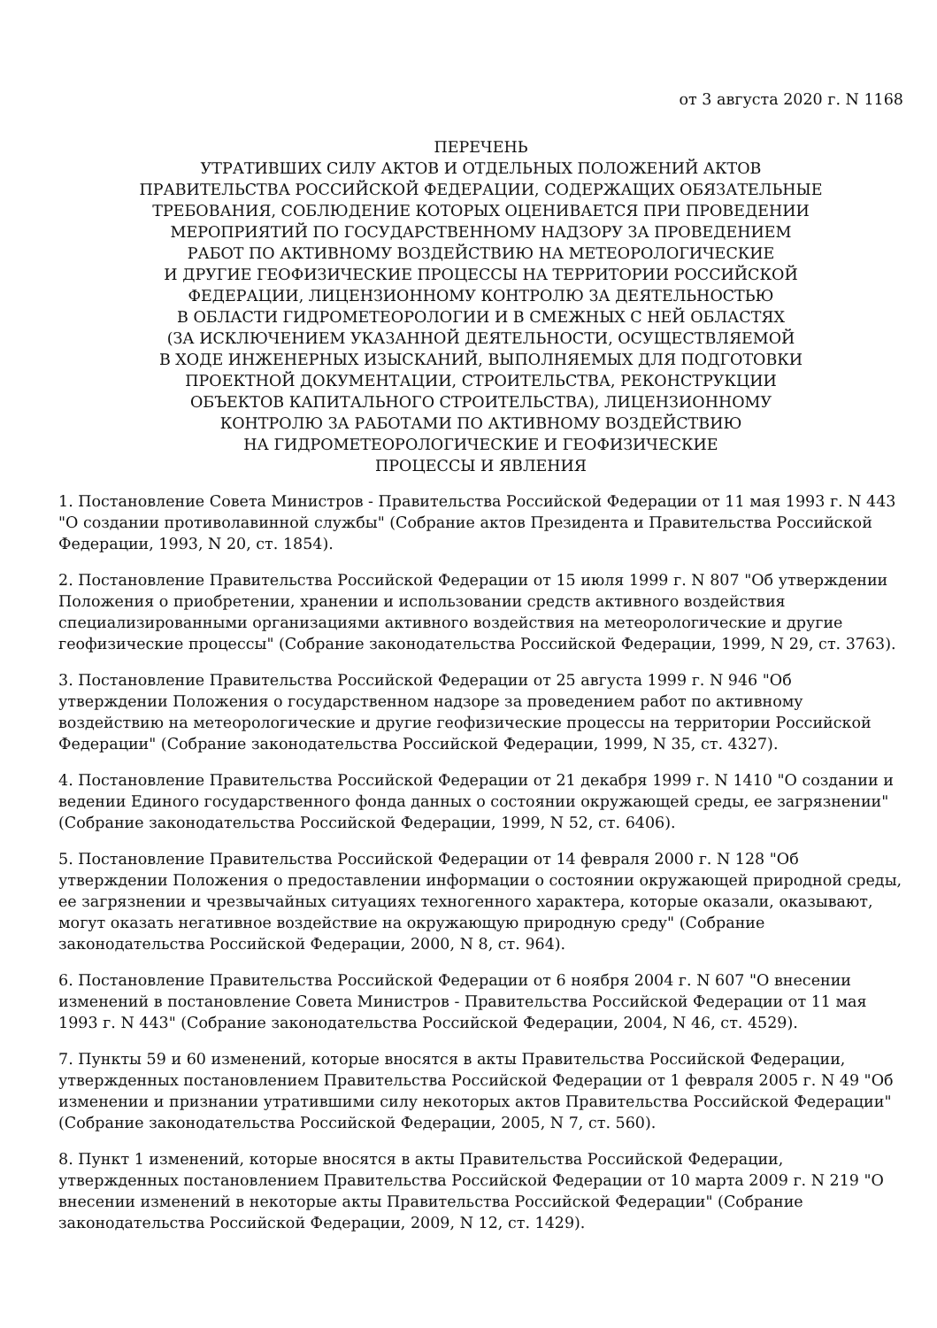от 3 августа 2020 г. N 1168
ПЕРЕЧЕНЬ
УТРАТИВШИХ СИЛУ АКТОВ И ОТДЕЛЬНЫХ ПОЛОЖЕНИЙ АКТОВ
ПРАВИТЕЛЬСТВА РОССИЙСКОЙ ФЕДЕРАЦИИ, СОДЕРЖАЩИХ ОБЯЗАТЕЛЬНЫЕ
ТРЕБОВАНИЯ, СОБЛЮДЕНИЕ КОТОРЫХ ОЦЕНИВАЕТСЯ ПРИ ПРОВЕДЕНИИ
МЕРОПРИЯТИЙ ПО ГОСУДАРСТВЕННОМУ НАДЗОРУ ЗА ПРОВЕДЕНИЕМ
РАБОТ ПО АКТИВНОМУ ВОЗДЕЙСТВИЮ НА МЕТЕОРОЛОГИЧЕСКИЕ
И ДРУГИЕ ГЕОФИЗИЧЕСКИЕ ПРОЦЕССЫ НА ТЕРРИТОРИИ РОССИЙСКОЙ
ФЕДЕРАЦИИ, ЛИЦЕНЗИОННОМУ КОНТРОЛЮ ЗА ДЕЯТЕЛЬНОСТЬЮ
В ОБЛАСТИ ГИДРОМЕТЕОРОЛОГИИ И В СМЕЖНЫХ С НЕЙ ОБЛАСТЯХ
(ЗА ИСКЛЮЧЕНИЕМ УКАЗАННОЙ ДЕЯТЕЛЬНОСТИ, ОСУЩЕСТВЛЯЕМОЙ
В ХОДЕ ИНЖЕНЕРНЫХ ИЗЫСКАНИЙ, ВЫПОЛНЯЕМЫХ ДЛЯ ПОДГОТОВКИ
ПРОЕКТНОЙ ДОКУМЕНТАЦИИ, СТРОИТЕЛЬСТВА, РЕКОНСТРУКЦИИ
ОБЪЕКТОВ КАПИТАЛЬНОГО СТРОИТЕЛЬСТВА), ЛИЦЕНЗИОННОМУ
КОНТРОЛЮ ЗА РАБОТАМИ ПО АКТИВНОМУ ВОЗДЕЙСТВИЮ
НА ГИДРОМЕТЕОРОЛОГИЧЕСКИЕ И ГЕОФИЗИЧЕСКИЕ
ПРОЦЕССЫ И ЯВЛЕНИЯ
1. Постановление Совета Министров - Правительства Российской Федерации от 11 мая 1993 г. N 443 "О создании противолавинной службы" (Собрание актов Президента и Правительства Российской Федерации, 1993, N 20, ст. 1854).
2. Постановление Правительства Российской Федерации от 15 июля 1999 г. N 807 "Об утверждении Положения о приобретении, хранении и использовании средств активного воздействия специализированными организациями активного воздействия на метеорологические и другие геофизические процессы" (Собрание законодательства Российской Федерации, 1999, N 29, ст. 3763).
3. Постановление Правительства Российской Федерации от 25 августа 1999 г. N 946 "Об утверждении Положения о государственном надзоре за проведением работ по активному воздействию на метеорологические и другие геофизические процессы на территории Российской Федерации" (Собрание законодательства Российской Федерации, 1999, N 35, ст. 4327).
4. Постановление Правительства Российской Федерации от 21 декабря 1999 г. N 1410 "О создании и ведении Единого государственного фонда данных о состоянии окружающей среды, ее загрязнении" (Собрание законодательства Российской Федерации, 1999, N 52, ст. 6406).
5. Постановление Правительства Российской Федерации от 14 февраля 2000 г. N 128 "Об утверждении Положения о предоставлении информации о состоянии окружающей природной среды, ее загрязнении и чрезвычайных ситуациях техногенного характера, которые оказали, оказывают, могут оказать негативное воздействие на окружающую природную среду" (Собрание законодательства Российской Федерации, 2000, N 8, ст. 964).
6. Постановление Правительства Российской Федерации от 6 ноября 2004 г. N 607 "О внесении изменений в постановление Совета Министров - Правительства Российской Федерации от 11 мая 1993 г. N 443" (Собрание законодательства Российской Федерации, 2004, N 46, ст. 4529).
7. Пункты 59 и 60 изменений, которые вносятся в акты Правительства Российской Федерации, утвержденных постановлением Правительства Российской Федерации от 1 февраля 2005 г. N 49 "Об изменении и признании утратившими силу некоторых актов Правительства Российской Федерации" (Собрание законодательства Российской Федерации, 2005, N 7, ст. 560).
8. Пункт 1 изменений, которые вносятся в акты Правительства Российской Федерации, утвержденных постановлением Правительства Российской Федерации от 10 марта 2009 г. N 219 "О внесении изменений в некоторые акты Правительства Российской Федерации" (Собрание законодательства Российской Федерации, 2009, N 12, ст. 1429).